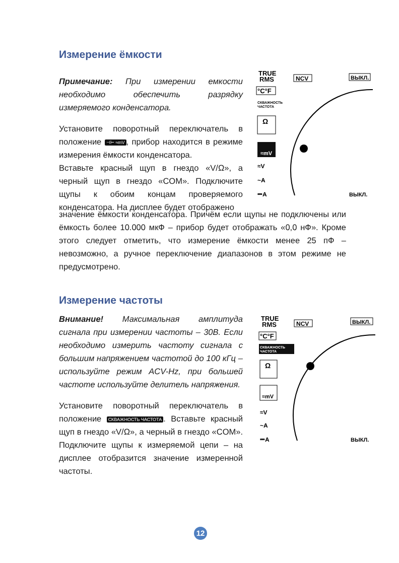Измерение ёмкости
Примечание: При измерении емкости необходимо обеспечить разрядку измеряемого конденсатора.
Установите поворотный переключатель в положение ⊣⊢ ≈mV, прибор находится в режиме измерения ёмкости конденсатора.
Вставьте красный щуп в гнездо «V/Ω», а черный щуп в гнездо «COM». Подключите щупы к обоим концам проверяемого конденсатора. На дисплее будет отображено
значение ёмкости конденсатора. Причём если щупы не подключены или ёмкость более 10.000 мкФ – прибор будет отображать «0,0 нФ». Кроме этого следует отметить, что измерение ёмкости менее 25 пФ – невозможно, а ручное переключение диапазонов в этом режиме не предусмотрено.
TRUE
RMS
NCV
ВЫКЛ.
°C°F
СКВАЖНОСТЬ
ЧАСТОТА
Ω
≈mV
≈V
~A
⎓A
ВЫКЛ.
Измерение частоты
Внимание! Максимальная амплитуда сигнала при измерении частоты – 30В. Если необходимо измерить частоту сигнала с большим напряжением частотой до 100 кГц – используйте режим ACV-Hz, при большей частоте используйте делитель напряжения.
Установите поворотный переключатель в положение СКВАЖНОСТЬ ЧАСТОТА. Вставьте красный щуп в гнездо «V/Ω», а черный в гнездо «COM». Подключите щупы к измеряемой цепи – на дисплее отобразится значение измеренной частоты.
TRUE
RMS
NCV
ВЫКЛ.
°C°F
СКВАЖНОСТЬ
ЧАСТОТА
Ω
≈mV
≈V
~A
⎓A
ВЫКЛ.
12